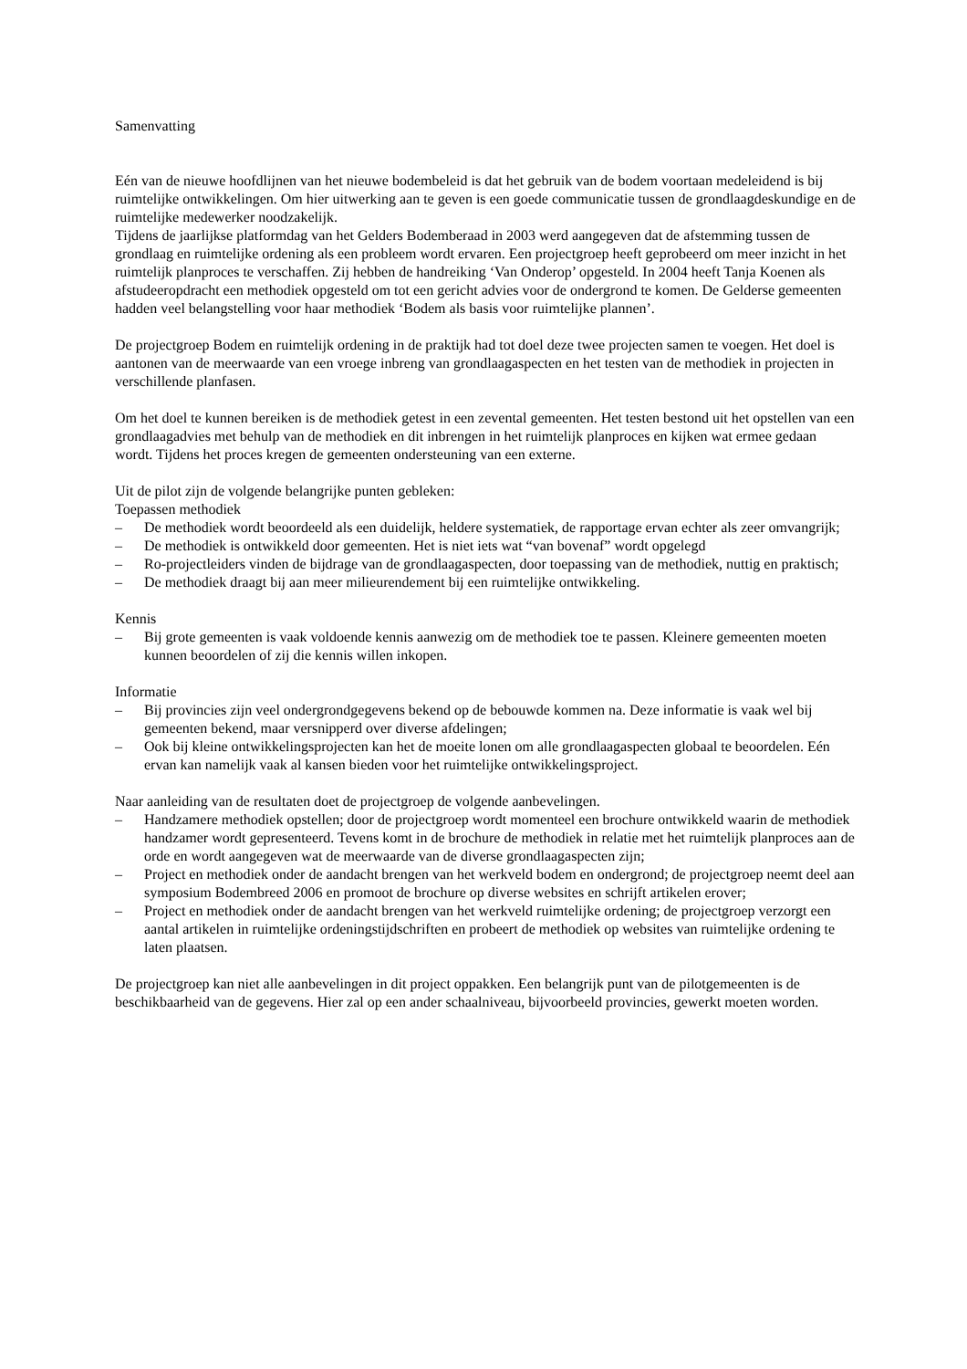Samenvatting
Eén van de nieuwe hoofdlijnen van het nieuwe bodembeleid is dat het gebruik van de bodem voortaan medeleidend is bij ruimtelijke ontwikkelingen. Om hier uitwerking aan te geven is een goede communicatie tussen de grondlaagdeskundige en de ruimtelijke medewerker noodzakelijk.
Tijdens de jaarlijkse platformdag van het Gelders Bodemberaad in 2003 werd aangegeven dat de afstemming tussen de grondlaag en ruimtelijke ordening als een probleem wordt ervaren. Een projectgroep heeft geprobeerd om meer inzicht in het ruimtelijk planproces te verschaffen. Zij hebben de handreiking ‘Van Onderop’ opgesteld. In 2004 heeft Tanja Koenen als afstudeeropdracht een methodiek opgesteld om tot een gericht advies voor de ondergrond te komen. De Gelderse gemeenten hadden veel belangstelling voor haar methodiek ‘Bodem als basis voor ruimtelijke plannen’.
De projectgroep Bodem en ruimtelijk ordening in de praktijk had tot doel deze twee projecten samen te voegen. Het doel is aantonen van de meerwaarde van een vroege inbreng van grondlaagaspecten en het testen van de methodiek in projecten in verschillende planfasen.
Om het doel te kunnen bereiken is de methodiek getest in een zevental gemeenten. Het testen bestond uit het opstellen van een grondlaagadvies met behulp van de methodiek en dit inbrengen in het ruimtelijk planproces en kijken wat ermee gedaan wordt. Tijdens het proces kregen de gemeenten ondersteuning van een externe.
Uit de pilot zijn de volgende belangrijke punten gebleken:
Toepassen methodiek
– De methodiek wordt beoordeeld als een duidelijk, heldere systematiek, de rapportage ervan echter als zeer omvangrijk;
– De methodiek is ontwikkeld door gemeenten. Het is niet iets wat “van bovenaf” wordt opgelegd
– Ro-projectleiders vinden de bijdrage van de grondlaagaspecten, door toepassing van de methodiek, nuttig en praktisch;
– De methodiek draagt bij aan meer milieurendement bij een ruimtelijke ontwikkeling.
Kennis
– Bij grote gemeenten is vaak voldoende kennis aanwezig om de methodiek toe te passen. Kleinere gemeenten moeten kunnen beoordelen of zij die kennis willen inkopen.
Informatie
– Bij provincies zijn veel ondergrondgegevens bekend op de bebouwde kommen na. Deze informatie is vaak wel bij gemeenten bekend, maar versnipperd over diverse afdelingen;
– Ook bij kleine ontwikkelingsprojecten kan het de moeite lonen om alle grondlaagaspecten globaal te beoordelen. Eén ervan kan namelijk vaak al kansen bieden voor het ruimtelijke ontwikkelingsproject.
Naar aanleiding van de resultaten doet de projectgroep de volgende aanbevelingen.
– Handzamere methodiek opstellen; door de projectgroep wordt momenteel een brochure ontwikkeld waarin de methodiek handzamer wordt gepresenteerd. Tevens komt in de brochure de methodiek in relatie met het ruimtelijk planproces aan de orde en wordt aangegeven wat de meerwaarde van de diverse grondlaagaspecten zijn;
– Project en methodiek onder de aandacht brengen van het werkveld bodem en ondergrond; de projectgroep neemt deel aan symposium Bodembreed 2006 en promoot de brochure op diverse websites en schrijft artikelen erover;
– Project en methodiek onder de aandacht brengen van het werkveld ruimtelijke ordening; de projectgroep verzorgt een aantal artikelen in ruimtelijke ordeningstijdschriften en probeert de methodiek op websites van ruimtelijke ordening te laten plaatsen.
De projectgroep kan niet alle aanbevelingen in dit project oppakken. Een belangrijk punt van de pilotgemeenten is de beschikbaarheid van de gegevens. Hier zal op een ander schaalniveau, bijvoorbeeld provincies, gewerkt moeten worden.